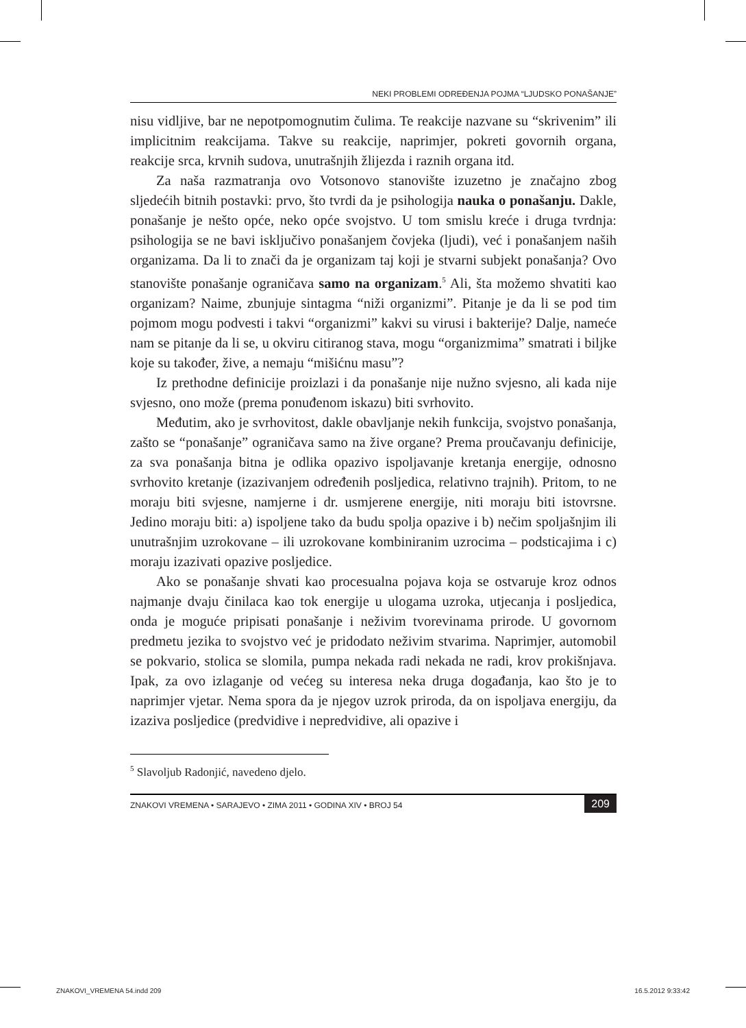NEKI PROBLEMI ODREĐENJA POJMA “LJUDSKO PONAŠANJE”
nisu vidljive, bar ne nepotpomognutim čulima. Te reakcije nazvane su “skrivenim” ili implicitnim reakcijama. Takve su reakcije, naprimjer, pokreti govornih organa, reakcije srca, krvnih sudova, unutrašnjih žlijezda i raznih organa itd.
Za naša razmatranja ovo Votsonovo stanovište izuzetno je značajno zbog sljedećih bitnih postavki: prvo, što tvrdi da je psihologija nauka o ponašanju. Dakle, ponašanje je nešto opće, neko opće svojstvo. U tom smislu kreće i druga tvrdnja: psihologija se ne bavi isključivo ponašanjem čovjeka (ljudi), već i ponašanjem naših organizama. Da li to znači da je organizam taj koji je stvarni subjekt ponašanja? Ovo stanovište ponašanje ograničava samo na organizam.<sup>5</sup> Ali, šta možemo shvatiti kao organizam? Naime, zbunjuje sintagma “niži organizmi”. Pitanje je da li se pod tim pojmom mogu podvesti i takvi “organizmi” kakvi su virusi i bakterije? Dalje, nameće nam se pitanje da li se, u okviru citiranog stava, mogu “organizmima” smatrati i biljke koje su također, žive, a nemaju “mišićnu masu”?
Iz prethodne definicije proizlazi i da ponašanje nije nužno svjesno, ali kada nije svjesno, ono može (prema ponuđenom iskazu) biti svrhovito.
Međutim, ako je svrhovitost, dakle obavljanje nekih funkcija, svojstvo ponašanja, zašto se “ponašanje” ograničava samo na žive organe? Prema proučavanju definicije, za sva ponašanja bitna je odlika opazivo ispoljavanje kretanja energije, odnosno svrhovito kretanje (izazivanjem određenih posljedica, relativno trajnih). Pritom, to ne moraju biti svjesne, namjerne i dr. usmjerene energije, niti moraju biti istovrsne. Jedino moraju biti: a) ispoljene tako da budu spolja opazive i b) nečim spoljašnjim ili unutrašnjim uzrokovane – ili uzrokovane kombiniranim uzrocima – podsticajima i c) moraju izazivati opazive posljedice.
Ako se ponašanje shvati kao procesualna pojava koja se ostvaruje kroz odnos najmanje dvaju činilaca kao tok energije u ulogama uzroka, utjecanja i posljedica, onda je moguće pripisati ponašanje i neživim tvorevinama prirode. U govornom predmetu jezika to svojstvo već je pridodato neživim stvarima. Naprimjer, automobil se pokvario, stolica se slomila, pumpa nekada radi nekada ne radi, krov prokišnjava. Ipak, za ovo izlaganje od većeg su interesa neka druga događanja, kao što je to naprimjer vjetar. Nema spora da je njegov uzrok priroda, da on ispoljava energiju, da izaziva posljedice (predvidive i nepredvidive, ali opazive i
<sup>5</sup> Slavoljub Radonjić, navedeno djelo.
ZNAKOVI VREMENA • SARAJEVO • ZIMA 2011 • GODINA XIV • BROJ 54 209
ZNAKOVI_VREMENA 54.indd 209 16.5.2012 9:33:42